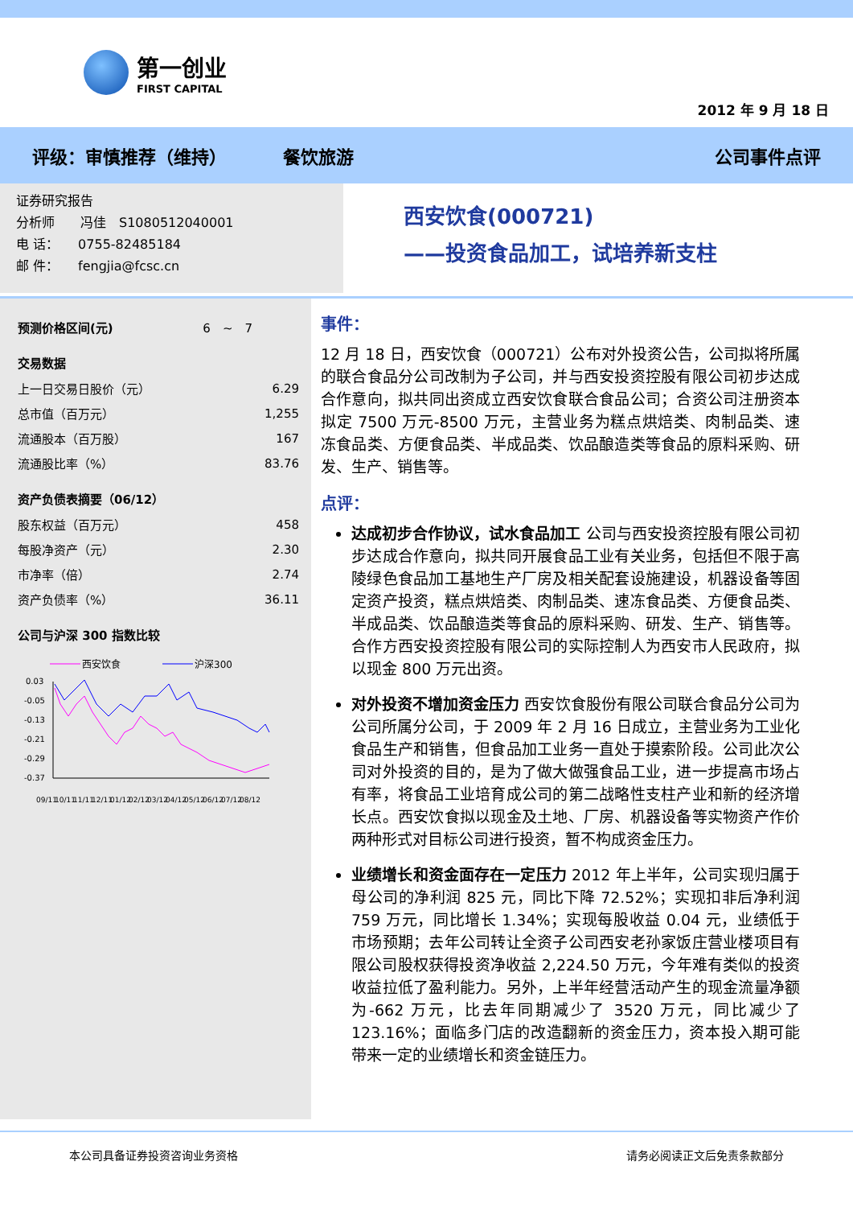第一创业
FIRST CAPITAL
2012 年 9 月 18 日
评级：审慎推荐（维持） 餐饮旅游 公司事件点评
证券研究报告
分析师　　冯佳　S1080512040001
电 话：　　0755-82485184
邮 件：　　fengjia@fcsc.cn
西安饮食(000721)
——投资食品加工，试培养新支柱
| 预测价格区间(元) | 6 ~ 7 |
交易数据
| 上一日交易日股价（元） | 6.29 |
| 总市值（百万元） | 1,255 |
| 流通股本（百万股） | 167 |
| 流通股比率（%） | 83.76 |
资产负债表摘要（06/12）
| 股东权益（百万元） | 458 |
| 每股净资产（元） | 2.30 |
| 市净率（倍） | 2.74 |
| 资产负债率（%） | 36.11 |
公司与沪深 300 指数比较
西安饮食
沪深300
0.03
-0.05
-0.13
-0.21
-0.29
-0.37
09/11
10/11
11/11
12/11
01/12
02/12
03/12
04/12
05/12
06/12
07/12
08/12
事件：
12 月 18 日，西安饮食（000721）公布对外投资公告，公司拟将所属的联合食品分公司改制为子公司，并与西安投资控股有限公司初步达成合作意向，拟共同出资成立西安饮食联合食品公司；合资公司注册资本拟定 7500 万元-8500 万元，主营业务为糕点烘焙类、肉制品类、速冻食品类、方便食品类、半成品类、饮品酿造类等食品的原料采购、研发、生产、销售等。
点评：
达成初步合作协议，试水食品加工 公司与西安投资控股有限公司初步达成合作意向，拟共同开展食品工业有关业务，包括但不限于高陵绿色食品加工基地生产厂房及相关配套设施建设，机器设备等固定资产投资，糕点烘焙类、肉制品类、速冻食品类、方便食品类、半成品类、饮品酿造类等食品的原料采购、研发、生产、销售等。合作方西安投资控股有限公司的实际控制人为西安市人民政府，拟以现金 800 万元出资。
对外投资不增加资金压力 西安饮食股份有限公司联合食品分公司为公司所属分公司，于 2009 年 2 月 16 日成立，主营业务为工业化食品生产和销售，但食品加工业务一直处于摸索阶段。公司此次公司对外投资的目的，是为了做大做强食品工业，进一步提高市场占有率，将食品工业培育成公司的第二战略性支柱产业和新的经济增长点。西安饮食拟以现金及土地、厂房、机器设备等实物资产作价两种形式对目标公司进行投资，暂不构成资金压力。
业绩增长和资金面存在一定压力 2012 年上半年，公司实现归属于母公司的净利润 825 元，同比下降 72.52%；实现扣非后净利润 759 万元，同比增长 1.34%；实现每股收益 0.04 元，业绩低于市场预期；去年公司转让全资子公司西安老孙家饭庄营业楼项目有限公司股权获得投资净收益 2,224.50 万元，今年难有类似的投资收益拉低了盈利能力。另外，上半年经营活动产生的现金流量净额为-662 万元，比去年同期减少了 3520 万元，同比减少了 123.16%；面临多门店的改造翻新的资金压力，资本投入期可能带来一定的业绩增长和资金链压力。
本公司具备证券投资咨询业务资格 请务必阅读正文后免责条款部分